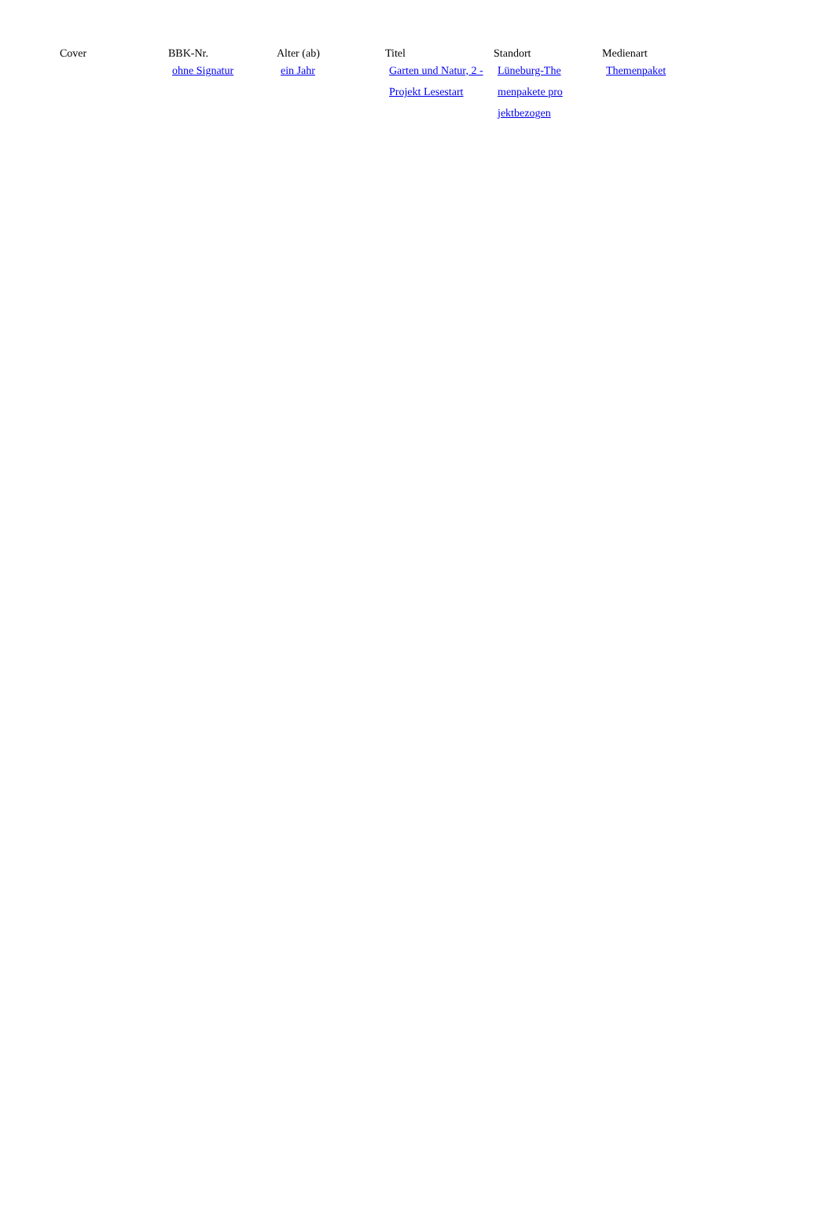| Cover | BBK-Nr. | Alter (ab) | Titel | Standort | Medienart |
| --- | --- | --- | --- | --- | --- |
| | ohne Signatur | ein Jahr | Garten und Natur, 2 - Projekt Lesestart | Lüneburg-The menpakete pro jektbezogen | Themenpaket |